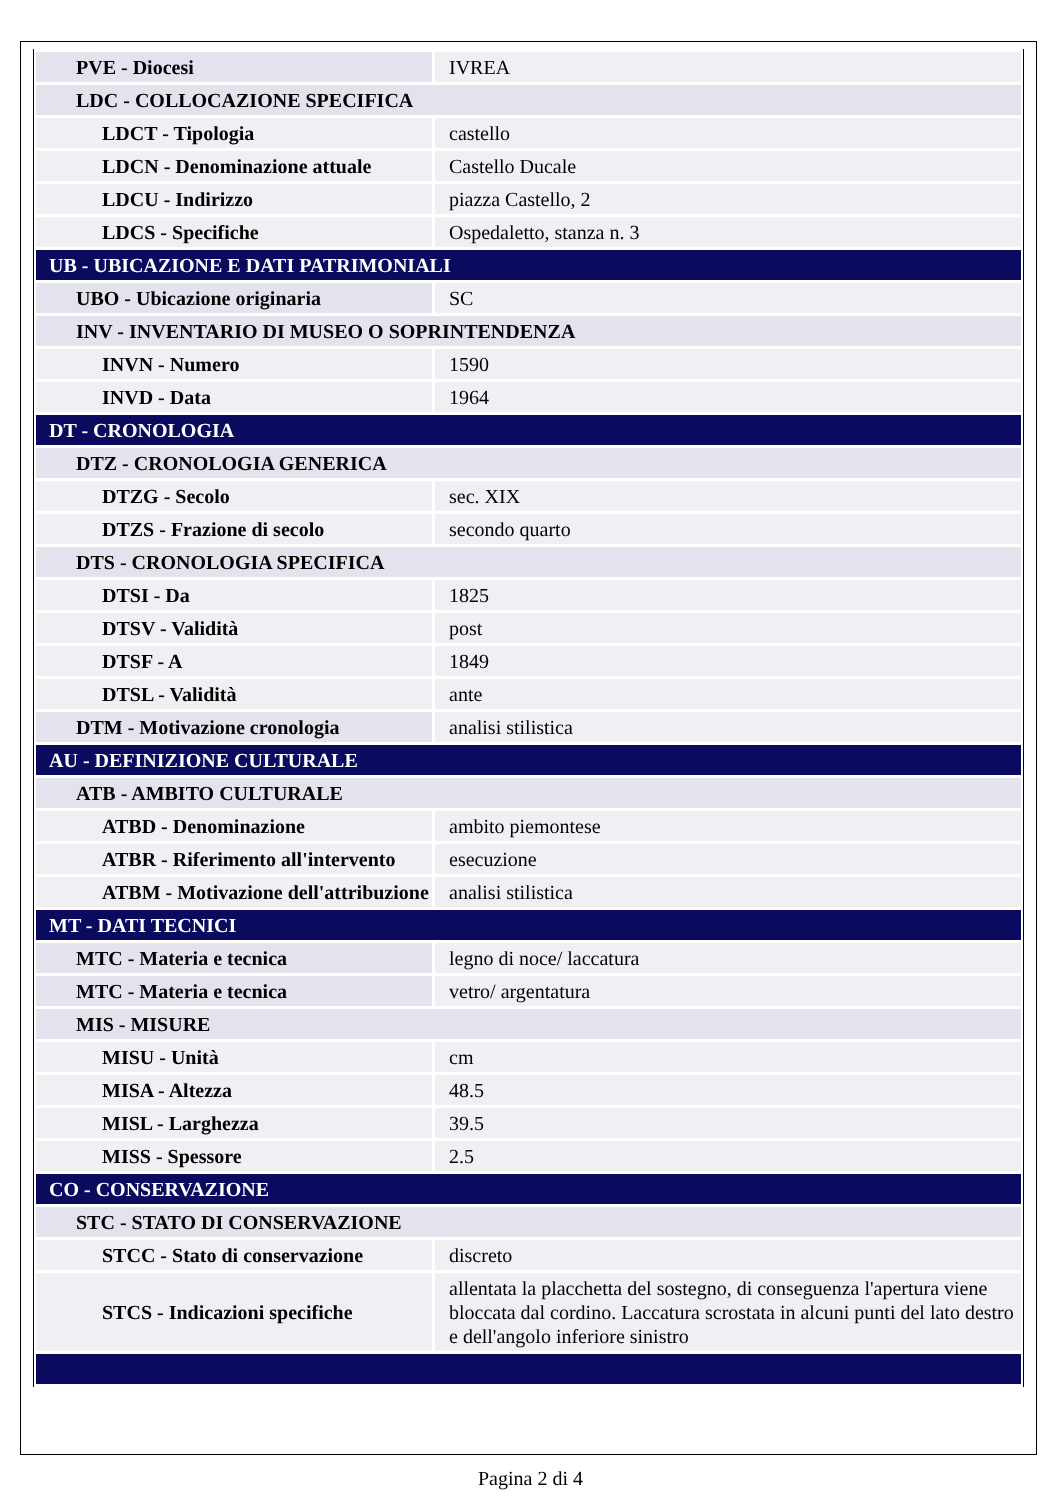| PVE - Diocesi | IVREA |
| LDC - COLLOCAZIONE SPECIFICA | |
| LDCT - Tipologia | castello |
| LDCN - Denominazione attuale | Castello Ducale |
| LDCU - Indirizzo | piazza Castello, 2 |
| LDCS - Specifiche | Ospedaletto, stanza n. 3 |
| UB - UBICAZIONE E DATI PATRIMONIALI | |
| UBO - Ubicazione originaria | SC |
| INV - INVENTARIO DI MUSEO O SOPRINTENDENZA | |
| INVN - Numero | 1590 |
| INVD - Data | 1964 |
| DT - CRONOLOGIA | |
| DTZ - CRONOLOGIA GENERICA | |
| DTZG - Secolo | sec. XIX |
| DTZS - Frazione di secolo | secondo quarto |
| DTS - CRONOLOGIA SPECIFICA | |
| DTSI - Da | 1825 |
| DTSV - Validità | post |
| DTSF - A | 1849 |
| DTSL - Validità | ante |
| DTM - Motivazione cronologia | analisi stilistica |
| AU - DEFINIZIONE CULTURALE | |
| ATB - AMBITO CULTURALE | |
| ATBD - Denominazione | ambito piemontese |
| ATBR - Riferimento all'intervento | esecuzione |
| ATBM - Motivazione dell'attribuzione | analisi stilistica |
| MT - DATI TECNICI | |
| MTC - Materia e tecnica | legno di noce/ laccatura |
| MTC - Materia e tecnica | vetro/ argentatura |
| MIS - MISURE | |
| MISU - Unità | cm |
| MISA - Altezza | 48.5 |
| MISL - Larghezza | 39.5 |
| MISS - Spessore | 2.5 |
| CO - CONSERVAZIONE | |
| STC - STATO DI CONSERVAZIONE | |
| STCC - Stato di conservazione | discreto |
| STCS - Indicazioni specifiche | allentata la placchetta del sostegno, di conseguenza l'apertura viene bloccata dal cordino. Laccatura scrostata in alcuni punti del lato destro e dell'angolo inferiore sinistro |
Pagina 2 di 4